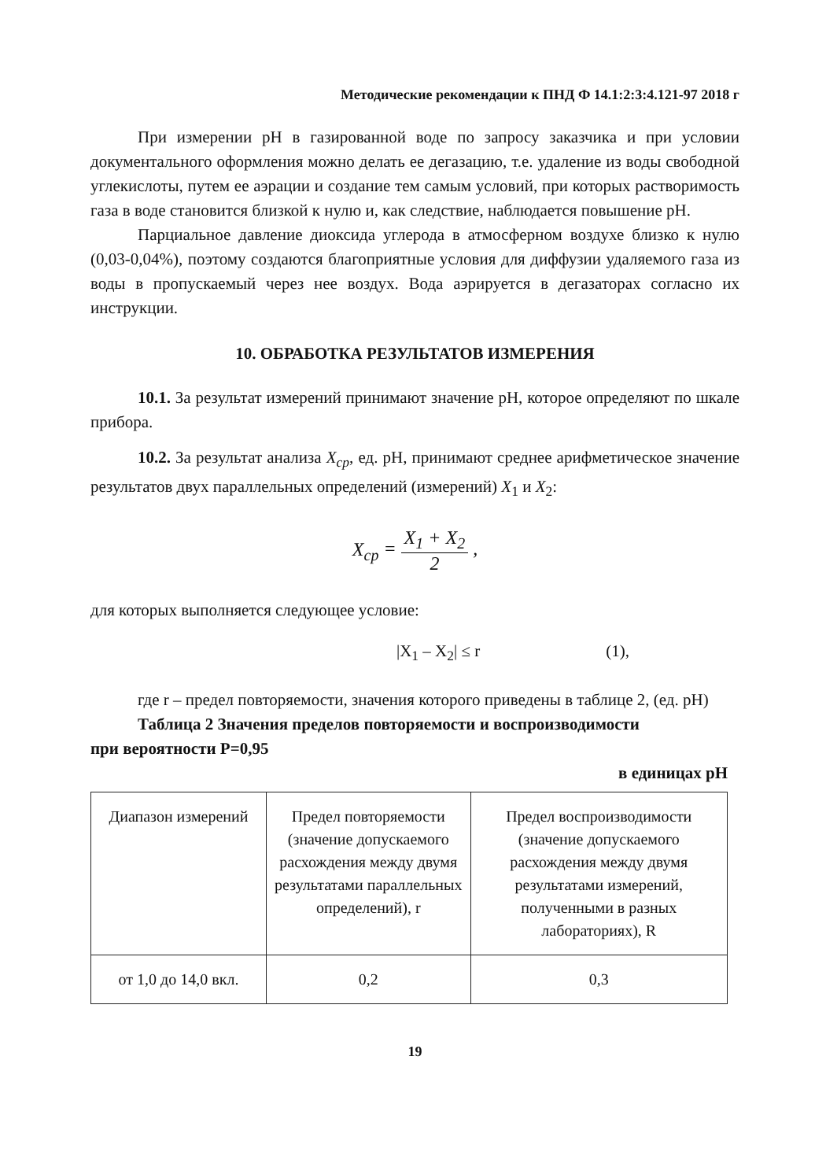Методические рекомендации к ПНД Ф 14.1:2:3:4.121-97 2018 г
При измерении pH в газированной воде по запросу заказчика и при условии документального оформления можно делать ее дегазацию, т.е. удаление из воды свободной углекислоты, путем ее аэрации и создание тем самым условий, при которых растворимость газа в воде становится близкой к нулю и, как следствие, наблюдается повышение pH.
Парциальное давление диоксида углерода в атмосферном воздухе близко к нулю (0,03-0,04%), поэтому создаются благоприятные условия для диффузии удаляемого газа из воды в пропускаемый через нее воздух. Вода аэрируется в дегазаторах согласно их инструкции.
10. ОБРАБОТКА РЕЗУЛЬТАТОВ ИЗМЕРЕНИЯ
10.1. За результат измерений принимают значение pH, которое определяют по шкале прибора.
10.2. За результат анализа X<sub>ср</sub>, ед. pH, принимают среднее арифметическое значение результатов двух параллельных определений (измерений) X<sub>1</sub> и X<sub>2</sub>:
X<sub>ср</sub> = X<sub>1</sub> + X<sub>2</sub> 2 ,
для которых выполняется следующее условие:
|X<sub>1</sub> – X<sub>2</sub>| ≤ r (1),
где r – предел повторяемости, значения которого приведены в таблице 2, (ед. pH)
Таблица 2 Значения пределов повторяемости и воспроизводимости
при вероятности P=0,95
в единицах pH
| Диапазон измерений | Предел повторяемости (значение допускаемого расхождения между двумя результатами параллельных определений), r | Предел воспроизводимости (значение допускаемого расхождения между двумя результатами измерений, полученными в разных лабораториях), R |
| от 1,0 до 14,0 вкл. | 0,2 | 0,3 |
19